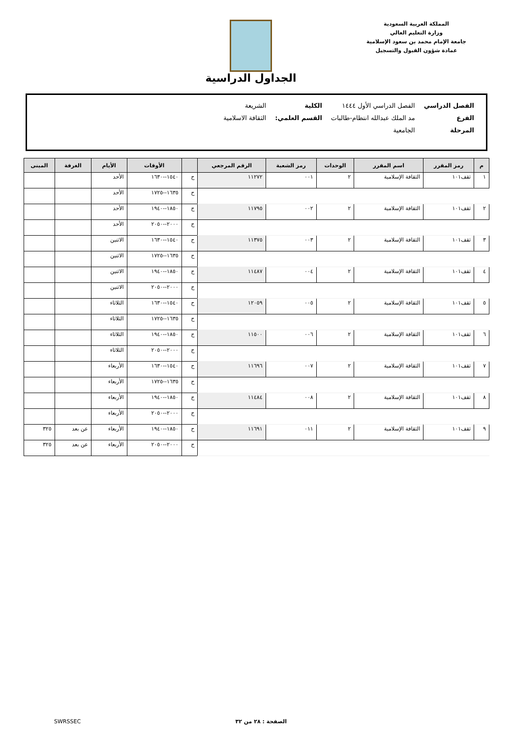المملكة العربية السعودية
وزارة التعليم العالي
جامعة الإمام محمد بن سعود الإسلامية
عمادة شؤون القبول والتسجيل
الجداول الدراسية
| الفصل الدراسي | الفصل الدراسي الأول ١٤٤٤ | الكلية | الشريعة |
| الفرع | مد الملك عبدالله انتظام-طالبات | القسم العلمي: | الثقافة الاسلامية |
| المرحلة | الجامعية | | |
| م | رمز المقرر | اسم المقرر | الوحدات | رمز الشعبة | الرقم المرجعي | | الأوقات | الأيام | الغرفة | المبنى |
| --- | --- | --- | --- | --- | --- | --- | --- | --- | --- | --- |
| ١ | ثقف١٠١ | الثقافة الإسلامية | ٢ | ٠٠١ | ١١٢٧٢ | ح | ١٥٤٠--١٦٣٠ | الأحد | | |
| | | | | | | ح | ١٦٣٥--١٧٢٥ | الأحد | | |
| ٢ | ثقف١٠١ | الثقافة الإسلامية | ٢ | ٠٠٢ | ١١٧٩٥ | ح | ١٨٥٠--١٩٤٠ | الأحد | | |
| | | | | | | ح | ٢٠٠٠--٢٠٥٠ | الأحد | | |
| ٣ | ثقف١٠١ | الثقافة الإسلامية | ٢ | ٠٠٣ | ١١٣٧٥ | ح | ١٥٤٠--١٦٣٠ | الاثنين | | |
| | | | | | | ح | ١٦٣٥--١٧٢٥ | الاثنين | | |
| ٤ | ثقف١٠١ | الثقافة الإسلامية | ٢ | ٠٠٤ | ١١٤٨٧ | ح | ١٨٥٠--١٩٤٠ | الاثنين | | |
| | | | | | | ح | ٢٠٠٠--٢٠٥٠ | الاثنين | | |
| ٥ | ثقف١٠١ | الثقافة الإسلامية | ٢ | ٠٠٥ | ١٢٠٥٩ | ح | ١٥٤٠--١٦٣٠ | الثلاثاء | | |
| | | | | | | ح | ١٦٣٥--١٧٢٥ | الثلاثاء | | |
| ٦ | ثقف١٠١ | الثقافة الإسلامية | ٢ | ٠٠٦ | ١١٥٠٠ | ح | ١٨٥٠--١٩٤٠ | الثلاثاء | | |
| | | | | | | ح | ٢٠٠٠--٢٠٥٠ | الثلاثاء | | |
| ٧ | ثقف١٠١ | الثقافة الإسلامية | ٢ | ٠٠٧ | ١١٦٩٦ | ح | ١٥٤٠--١٦٣٠ | الأربعاء | | |
| | | | | | | ح | ١٦٣٥--١٧٢٥ | الأربعاء | | |
| ٨ | ثقف١٠١ | الثقافة الإسلامية | ٢ | ٠٠٨ | ١١٤٨٤ | ح | ١٨٥٠--١٩٤٠ | الأربعاء | | |
| | | | | | | ح | ٢٠٠٠--٢٠٥٠ | الأربعاء | | |
| ٩ | ثقف١٠١ | الثقافة الإسلامية | ٢ | ٠١١ | ١١٦٩١ | ح | ١٨٥٠--١٩٤٠ | الأربعاء | عن بعد | ٣٢٥ |
| | | | | | | ح | ٢٠٠٠--٢٠٥٠ | الأربعاء | عن بعد | ٣٢٥ |
الصفحة : ٢٨ من ٣٢ SWRSSEC